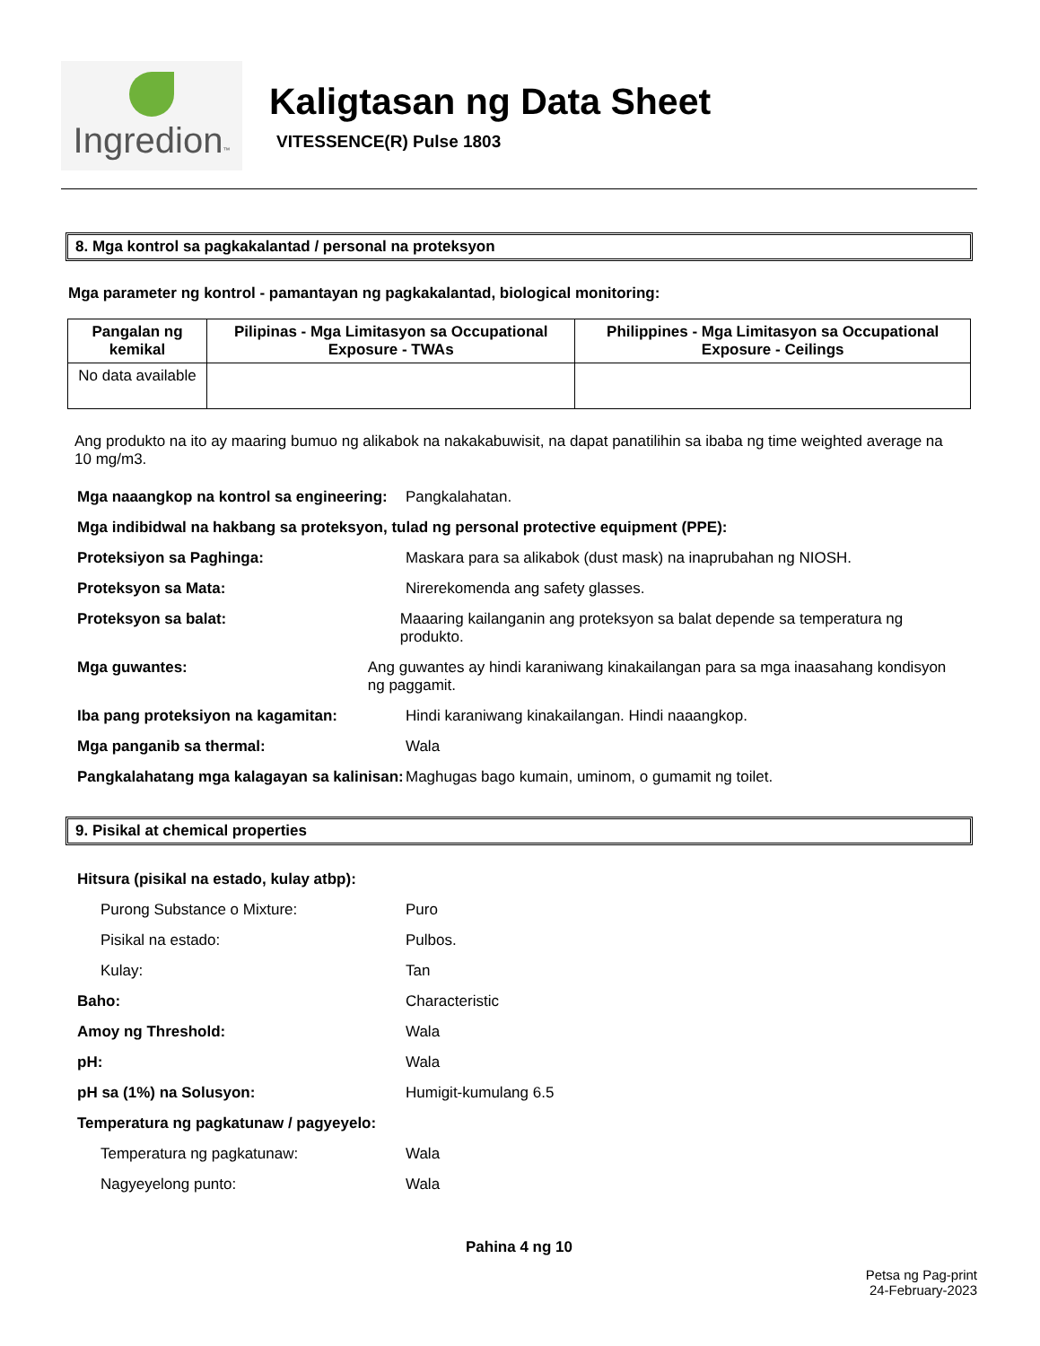Ingredion™
Kaligtasan ng Data Sheet
VITESSENCE(R) Pulse 1803
8. Mga kontrol sa pagkakalantad / personal na proteksyon
Mga parameter ng kontrol - pamantayan ng pagkakalantad, biological monitoring:
| Pangalan ng kemikal | Pilipinas - Mga Limitasyon sa Occupational Exposure - TWAs | Philippines - Mga Limitasyon sa Occupational Exposure - Ceilings |
| --- | --- | --- |
| No data available | | |
Ang produkto na ito ay maaring bumuo ng alikabok na nakakabuwisit, na dapat panatilihin sa ibaba ng time weighted average na 10 mg/m3.
Mga naaangkop na kontrol sa engineering:
Pangkalahatan.
Mga indibidwal na hakbang sa proteksyon, tulad ng personal protective equipment (PPE):
Proteksiyon sa Paghinga: Maskara para sa alikabok (dust mask) na inaprubahan ng NIOSH.
Proteksyon sa Mata: Nirerekomenda ang safety glasses.
Proteksyon sa balat: Maaaring kailanganin ang proteksyon sa balat depende sa temperatura ng produkto.
Mga guwantes: Ang guwantes ay hindi karaniwang kinakailangan para sa mga inaasahang kondisyon ng paggamit.
Iba pang proteksiyon na kagamitan: Hindi karaniwang kinakailangan. Hindi naaangkop.
Mga panganib sa thermal: Wala
Pangkalahatang mga kalagayan sa kalinisan:
Maghugas bago kumain, uminom, o gumamit ng toilet.
9. Pisikal at chemical properties
Hitsura (pisikal na estado, kulay atbp):
Purong Substance o Mixture: Puro
Pisikal na estado: Pulbos.
Kulay: Tan
Baho: Characteristic
Amoy ng Threshold: Wala
pH: Wala
pH sa (1%) na Solusyon: Humigit-kumulang 6.5
Temperatura ng pagkatunaw / pagyeyelo:
Temperatura ng pagkatunaw: Wala
Nagyeyelong punto: Wala
Pahina 4 ng 10
Petsa ng Pag-print
24-February-2023